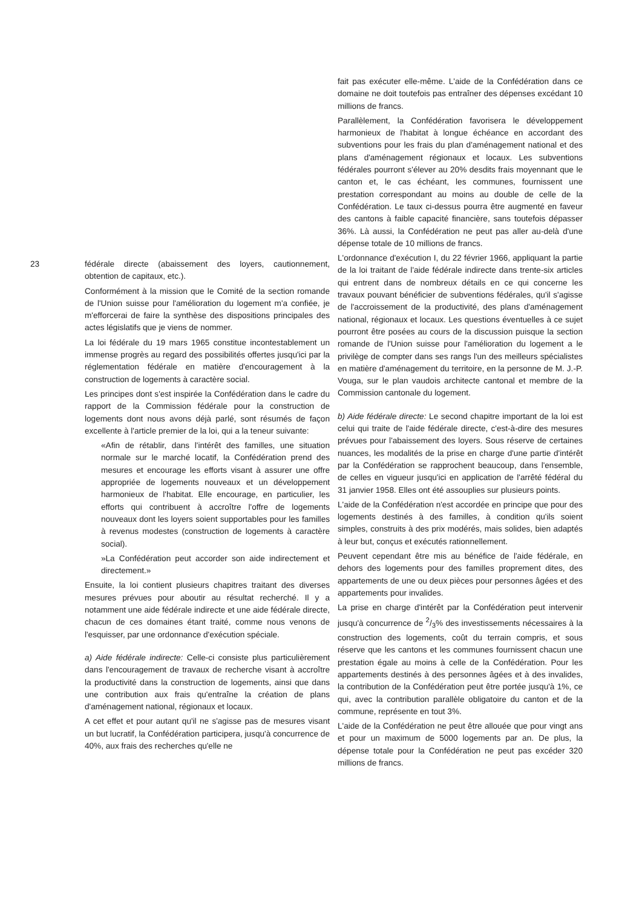23 fédérale directe (abaissement des loyers, cautionnement, obtention de capitaux, etc.).
Conformément à la mission que le Comité de la section romande de l'Union suisse pour l'amélioration du logement m'a confiée, je m'efforcerai de faire la synthèse des dispositions principales des actes législatifs que je viens de nommer.
La loi fédérale du 19 mars 1965 constitue incontestablement un immense progrès au regard des possibilités offertes jusqu'ici par la réglementation fédérale en matière d'encouragement à la construction de logements à caractère social.
Les principes dont s'est inspirée la Confédération dans le cadre du rapport de la Commission fédérale pour la construction de logements dont nous avons déjà parlé, sont résumés de façon excellente à l'article premier de la loi, qui a la teneur suivante:
«Afin de rétablir, dans l'intérêt des familles, une situation normale sur le marché locatif, la Confédération prend des mesures et encourage les efforts visant à assurer une offre appropriée de logements nouveaux et un développement harmonieux de l'habitat. Elle encourage, en particulier, les efforts qui contribuent à accroître l'offre de logements nouveaux dont les loyers soient supportables pour les familles à revenus modestes (construction de logements à caractère social).
»La Confédération peut accorder son aide indirectement et directement.»
Ensuite, la loi contient plusieurs chapitres traitant des diverses mesures prévues pour aboutir au résultat recherché. Il y a notamment une aide fédérale indirecte et une aide fédérale directe, chacun de ces domaines étant traité, comme nous venons de l'esquisser, par une ordonnance d'exécution spéciale.
a) Aide fédérale indirecte: Celle-ci consiste plus particulièrement dans l'encouragement de travaux de recherche visant à accroître la productivité dans la construction de logements, ainsi que dans une contribution aux frais qu'entraîne la création de plans d'aménagement national, régionaux et locaux.
A cet effet et pour autant qu'il ne s'agisse pas de mesures visant un but lucratif, la Confédération participera, jusqu'à concurrence de 40%, aux frais des recherches qu'elle ne
fait pas exécuter elle-même. L'aide de la Confédération dans ce domaine ne doit toutefois pas entraîner des dépenses excédant 10 millions de francs.
Parallèlement, la Confédération favorisera le développement harmonieux de l'habitat à longue échéance en accordant des subventions pour les frais du plan d'aménagement national et des plans d'aménagement régionaux et locaux. Les subventions fédérales pourront s'élever au 20% desdits frais moyennant que le canton et, le cas échéant, les communes, fournissent une prestation correspondant au moins au double de celle de la Confédération. Le taux ci-dessus pourra être augmenté en faveur des cantons à faible capacité financière, sans toutefois dépasser 36%. Là aussi, la Confédération ne peut pas aller au-delà d'une dépense totale de 10 millions de francs.
L'ordonnance d'exécution I, du 22 février 1966, appliquant la partie de la loi traitant de l'aide fédérale indirecte dans trente-six articles qui entrent dans de nombreux détails en ce qui concerne les travaux pouvant bénéficier de subventions fédérales, qu'il s'agisse de l'accroissement de la productivité, des plans d'aménagement national, régionaux et locaux. Les questions éventuelles à ce sujet pourront être posées au cours de la discussion puisque la section romande de l'Union suisse pour l'amélioration du logement a le privilège de compter dans ses rangs l'un des meilleurs spécialistes en matière d'aménagement du territoire, en la personne de M. J.-P. Vouga, sur le plan vaudois architecte cantonal et membre de la Commission cantonale du logement.
b) Aide fédérale directe: Le second chapitre important de la loi est celui qui traite de l'aide fédérale directe, c'est-à-dire des mesures prévues pour l'abaissement des loyers. Sous réserve de certaines nuances, les modalités de la prise en charge d'une partie d'intérêt par la Confédération se rapprochent beaucoup, dans l'ensemble, de celles en vigueur jusqu'ici en application de l'arrêté fédéral du 31 janvier 1958. Elles ont été assouplies sur plusieurs points.
L'aide de la Confédération n'est accordée en principe que pour des logements destinés à des familles, à condition qu'ils soient simples, construits à des prix modérés, mais solides, bien adaptés à leur but, conçus et exécutés rationnellement.
Peuvent cependant être mis au bénéfice de l'aide fédérale, en dehors des logements pour des familles proprement dites, des appartements de une ou deux pièces pour personnes âgées et des appartements pour invalides.
La prise en charge d'intérêt par la Confédération peut intervenir jusqu'à concurrence de 2/3% des investissements nécessaires à la construction des logements, coût du terrain compris, et sous réserve que les cantons et les communes fournissent chacun une prestation égale au moins à celle de la Confédération. Pour les appartements destinés à des personnes âgées et à des invalides, la contribution de la Confédération peut être portée jusqu'à 1%, ce qui, avec la contribution parallèle obligatoire du canton et de la commune, représente en tout 3%.
L'aide de la Confédération ne peut être allouée que pour vingt ans et pour un maximum de 5000 logements par an. De plus, la dépense totale pour la Confédération ne peut pas excéder 320 millions de francs.